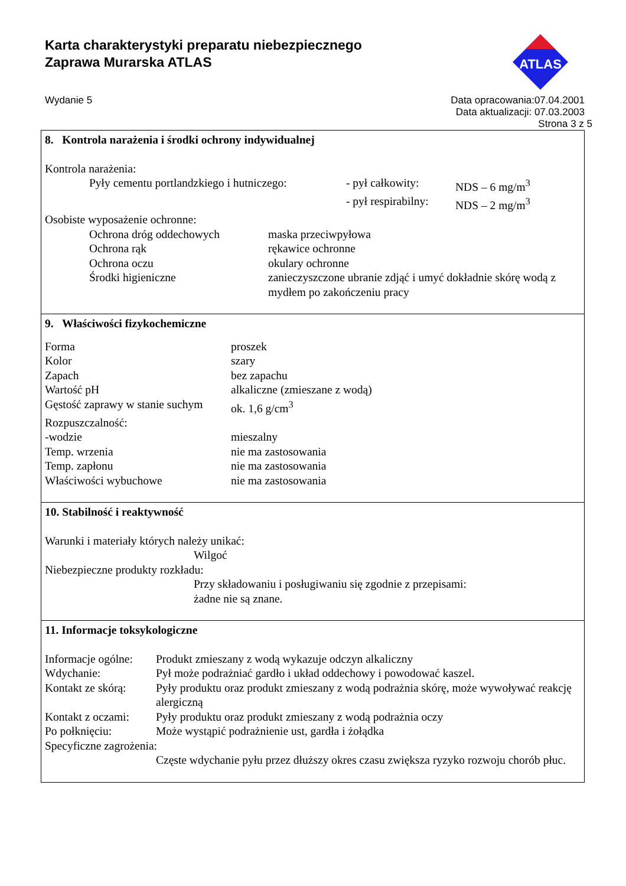Karta charakterystyki preparatu niebezpiecznego
Zaprawa Murarska ATLAS
ATLAS
Wydanie 5 Data opracowania:07.04.2001
Data aktualizacji: 07.03.2003
Strona 3 z 5
8. Kontrola narażenia i środki ochrony indywidualnej
Kontrola narażenia:
| | Pyły cementu portlandzkiego i hutniczego: | - pył całkowity: | NDS – 6 mg/m<sup>3</sup> |
| | | - pył respirabilny: | NDS – 2 mg/m<sup>3</sup> |
Osobiste wyposażenie ochronne:
| | Ochrona dróg oddechowych | maska przeciwpyłowa |
| | Ochrona rąk | rękawice ochronne |
| | Ochrona oczu | okulary ochronne |
| | Środki higieniczne | zanieczyszczone ubranie zdjąć i umyć dokładnie skórę wodą z mydłem po zakończeniu pracy |
9. Właściwości fizykochemiczne
| Forma | proszek |
| Kolor | szary |
| Zapach | bez zapachu |
| Wartość pH | alkaliczne (zmieszane z wodą) |
| Gęstość zaprawy w stanie suchym | ok. 1,6 g/cm<sup>3</sup> |
| Rozpuszczalność: | |
| -wodzie | mieszalny |
| Temp. wrzenia | nie ma zastosowania |
| Temp. zapłonu | nie ma zastosowania |
| Właściwości wybuchowe | nie ma zastosowania |
10. Stabilność i reaktywność
Warunki i materiały których należy unikać:
Wilgoć
Niebezpieczne produkty rozkładu:
Przy składowaniu i posługiwaniu się zgodnie z przepisami:
żadne nie są znane.
11. Informacje toksykologiczne
| Informacje ogólne: | Produkt zmieszany z wodą wykazuje odczyn alkaliczny |
| Wdychanie: | Pył może podrażniać gardło i układ oddechowy i powodować kaszel. |
| Kontakt ze skórą: | Pyły produktu oraz produkt zmieszany z wodą podrażnia skórę, może wywoływać reakcję alergiczną |
| Kontakt z oczami: | Pyły produktu oraz produkt zmieszany z wodą podrażnia oczy |
| Po połknięciu: | Może wystąpić podrażnienie ust, gardła i żołądka |
| Specyficzne zagrożenia: | |
| | Częste wdychanie pyłu przez dłuższy okres czasu zwiększa ryzyko rozwoju chorób płuc. |